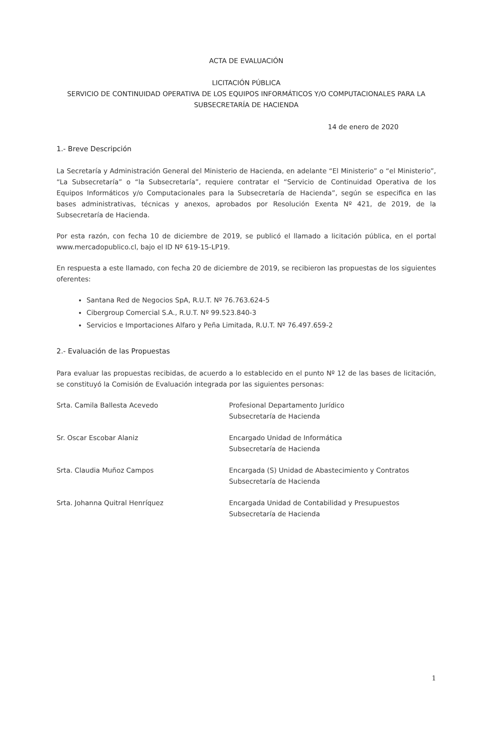ACTA DE EVALUACIÓN
LICITACIÓN PÚBLICA
SERVICIO DE CONTINUIDAD OPERATIVA DE LOS EQUIPOS INFORMÁTICOS Y/O COMPUTACIONALES PARA LA SUBSECRETARÍA DE HACIENDA
14 de enero de 2020
1.- Breve Descripción
La Secretaría y Administración General del Ministerio de Hacienda, en adelante “El Ministerio” o “el Ministerio”, “La Subsecretaría” o “la Subsecretaría”, requiere contratar el “Servicio de Continuidad Operativa de los Equipos Informáticos y/o Computacionales para la Subsecretaría de Hacienda”, según se especifica en las bases administrativas, técnicas y anexos, aprobados por Resolución Exenta Nº 421, de 2019, de la Subsecretaría de Hacienda.
Por esta razón, con fecha 10 de diciembre de 2019, se publicó el llamado a licitación pública, en el portal www.mercadopublico.cl, bajo el ID Nº 619-15-LP19.
En respuesta a este llamado, con fecha 20 de diciembre de 2019, se recibieron las propuestas de los siguientes oferentes:
Santana Red de Negocios SpA, R.U.T. Nº 76.763.624-5
Cibergroup Comercial S.A., R.U.T. Nº 99.523.840-3
Servicios e Importaciones Alfaro y Peña Limitada, R.U.T. Nº 76.497.659-2
2.- Evaluación de las Propuestas
Para evaluar las propuestas recibidas, de acuerdo a lo establecido en el punto Nº 12 de las bases de licitación, se constituyó la Comisión de Evaluación integrada por las siguientes personas:
| Srta. Camila Ballesta Acevedo | Profesional Departamento Jurídico Subsecretaría de Hacienda |
| Sr. Oscar Escobar Alaniz | Encargado Unidad de Informática Subsecretaría de Hacienda |
| Srta. Claudia Muñoz Campos | Encargada (S) Unidad de Abastecimiento y Contratos Subsecretaría de Hacienda |
| Srta. Johanna Quitral Henríquez | Encargada Unidad de Contabilidad y Presupuestos Subsecretaría de Hacienda |
1